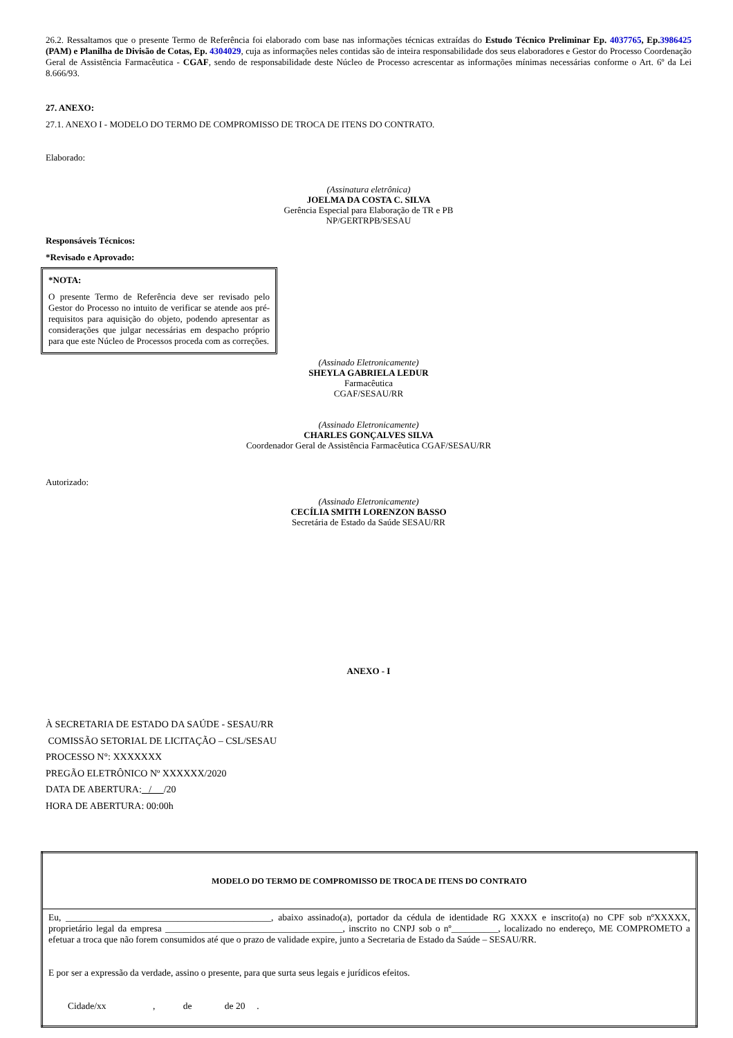26.2. Ressaltamos que o presente Termo de Referência foi elaborado com base nas informações técnicas extraídas do Estudo Técnico Preliminar Ep. 4037765, Ep.3986425 (PAM) e Planilha de Divisão de Cotas, Ep. 4304029, cuja as informações neles contidas são de inteira responsabilidade dos seus elaboradores e Gestor do Processo Coordenação Geral de Assistência Farmacêutica - CGAF, sendo de responsabilidade deste Núcleo de Processo acrescentar as informações mínimas necessárias conforme o Art. 6º da Lei 8.666/93.
27. ANEXO:
27.1. ANEXO I - MODELO DO TERMO DE COMPROMISSO DE TROCA DE ITENS DO CONTRATO.
Elaborado:
(Assinatura eletrônica)
JOELMA DA COSTA C. SILVA
Gerência Especial para Elaboração de TR e PB
NP/GERTRPB/SESAU
Responsáveis Técnicos:
*Revisado e Aprovado:
*NOTA:
O presente Termo de Referência deve ser revisado pelo Gestor do Processo no intuito de verificar se atende aos pré-requisitos para aquisição do objeto, podendo apresentar as considerações que julgar necessárias em despacho próprio para que este Núcleo de Processos proceda com as correções.
(Assinado Eletronicamente)
SHEYLA GABRIELA LEDUR
Farmacêutica
CGAF/SESAU/RR
(Assinado Eletronicamente)
CHARLES GONÇALVES SILVA
Coordenador Geral de Assistência Farmacêutica CGAF/SESAU/RR
Autorizado:
(Assinado Eletronicamente)
CECÍLIA SMITH LORENZON BASSO
Secretária de Estado da Saúde SESAU/RR
ANEXO - I
À SECRETARIA DE ESTADO DA SAÚDE - SESAU/RR
COMISSÃO SETORIAL DE LICITAÇÃO – CSL/SESAU
PROCESSO N°: XXXXXXX
PREGÃO ELETRÔNICO Nº XXXXXX/2020
DATA DE ABERTURA: / /20
HORA DE ABERTURA: 00:00h
| MODELO DO TERMO DE COMPROMISSO DE TROCA DE ITENS DO CONTRATO |
| --- |
| Eu, ____________________________________________, abaixo assinado(a), portador da cédula de identidade RG XXXX e inscrito(a) no CPF sob nºXXXXX, proprietário legal da empresa ______________________________________, inscrito no CNPJ sob o nº__________, localizado no endereço, ME COMPROMETO a efetuar a troca que não forem consumidos até que o prazo de validade expire, junto a Secretaria de Estado da Saúde – SESAU/RR. E por ser a expressão da verdade, assino o presente, para que surta seus legais e jurídicos efeitos. Cidade/xx , de de 20 . |